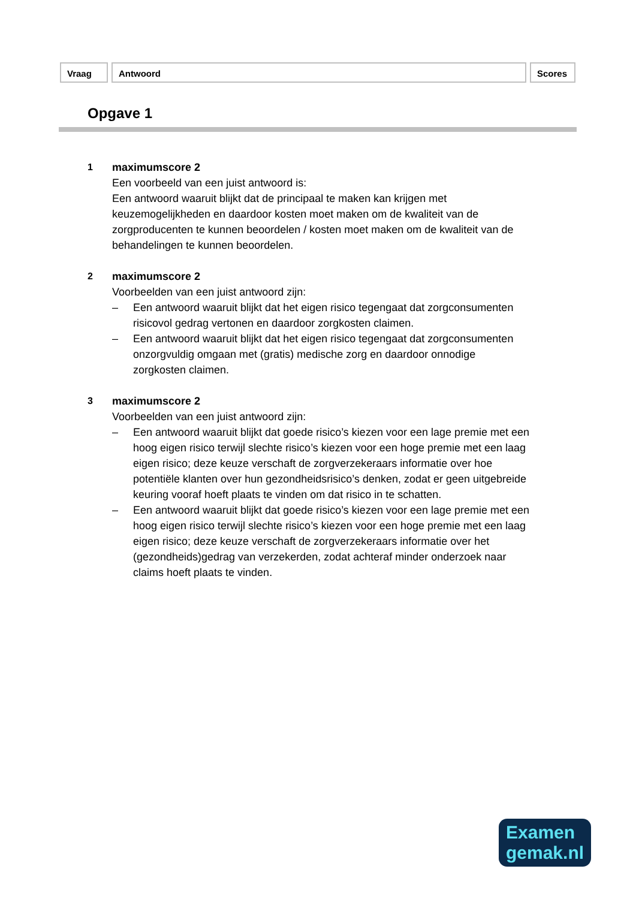Vraag Antwoord Scores
Opgave 1
1 maximumscore 2
Een voorbeeld van een juist antwoord is:
Een antwoord waaruit blijkt dat de principaal te maken kan krijgen met keuzemogelijkheden en daardoor kosten moet maken om de kwaliteit van de zorgproducenten te kunnen beoordelen / kosten moet maken om de kwaliteit van de behandelingen te kunnen beoordelen.
2 maximumscore 2
Voorbeelden van een juist antwoord zijn:
– Een antwoord waaruit blijkt dat het eigen risico tegengaat dat zorgconsumenten risicovol gedrag vertonen en daardoor zorgkosten claimen.
– Een antwoord waaruit blijkt dat het eigen risico tegengaat dat zorgconsumenten onzorgvuldig omgaan met (gratis) medische zorg en daardoor onnodige zorgkosten claimen.
3 maximumscore 2
Voorbeelden van een juist antwoord zijn:
– Een antwoord waaruit blijkt dat goede risico’s kiezen voor een lage premie met een hoog eigen risico terwijl slechte risico’s kiezen voor een hoge premie met een laag eigen risico; deze keuze verschaft de zorgverzekeraars informatie over hoe potentiële klanten over hun gezondheidsrisico’s denken, zodat er geen uitgebreide keuring vooraf hoeft plaats te vinden om dat risico in te schatten.
– Een antwoord waaruit blijkt dat goede risico’s kiezen voor een lage premie met een hoog eigen risico terwijl slechte risico’s kiezen voor een hoge premie met een laag eigen risico; deze keuze verschaft de zorgverzekeraars informatie over het (gezondheids)gedrag van verzekerden, zodat achteraf minder onderzoek naar claims hoeft plaats te vinden.
Examen
gemak.nl